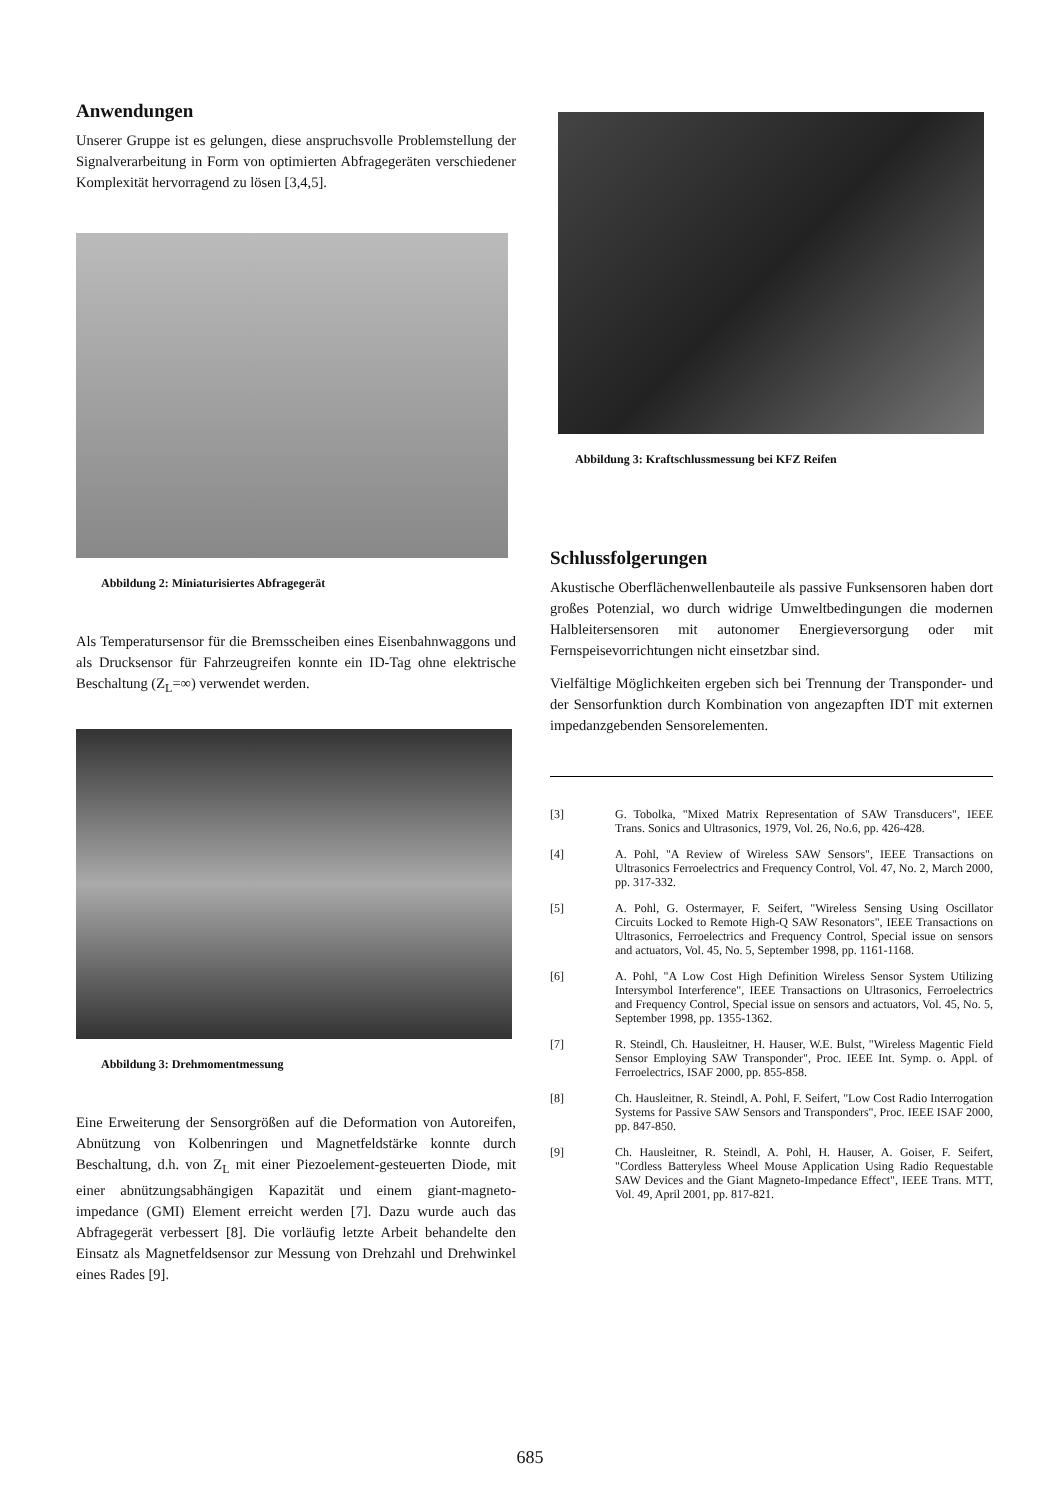Anwendungen
Unserer Gruppe ist es gelungen, diese anspruchsvolle Problemstellung der Signalverarbeitung in Form von optimierten Abfragegeräten verschiedener Komplexität hervorragend zu lösen [3,4,5].
Abbildung 2: Miniaturisiertes Abfragegerät
Als Temperatursensor für die Bremsscheiben eines Eisenbahnwaggons und als Drucksensor für Fahrzeugreifen konnte ein ID-Tag ohne elektrische Beschaltung (Z<sub>L</sub>=∞) verwendet werden.
Abbildung 3: Drehmomentmessung
Eine Erweiterung der Sensorgrößen auf die Deformation von Autoreifen, Abnützung von Kolbenringen und Magnetfeldstärke konnte durch Beschaltung, d.h. von Z<sub>L</sub> mit einer Piezoelement-gesteuerten Diode, mit einer abnützungsabhängigen Kapazität und einem giant-magneto-impedance (GMI) Element erreicht werden [7]. Dazu wurde auch das Abfragegerät verbessert [8]. Die vorläufig letzte Arbeit behandelte den Einsatz als Magnetfeldsensor zur Messung von Drehzahl und Drehwinkel eines Rades [9].
Abbildung 3: Kraftschlussmessung bei KFZ Reifen
Schlussfolgerungen
Akustische Oberflächenwellenbauteile als passive Funksensoren haben dort großes Potenzial, wo durch widrige Umweltbedingungen die modernen Halbleitersensoren mit autonomer Energieversorgung oder mit Fernspeisevorrichtungen nicht einsetzbar sind.
Vielfältige Möglichkeiten ergeben sich bei Trennung der Transponder- und der Sensorfunktion durch Kombination von angezapften IDT mit externen impedanzgebenden Sensorelementen.
[3] G. Tobolka, "Mixed Matrix Representation of SAW Transducers", IEEE Trans. Sonics and Ultrasonics, 1979, Vol. 26, No.6, pp. 426-428.
[4] A. Pohl, "A Review of Wireless SAW Sensors", IEEE Transactions on Ultrasonics Ferroelectrics and Frequency Control, Vol. 47, No. 2, March 2000, pp. 317-332.
[5] A. Pohl, G. Ostermayer, F. Seifert, "Wireless Sensing Using Oscillator Circuits Locked to Remote High-Q SAW Resonators", IEEE Transactions on Ultrasonics, Ferroelectrics and Frequency Control, Special issue on sensors and actuators, Vol. 45, No. 5, September 1998, pp. 1161-1168.
[6] A. Pohl, "A Low Cost High Definition Wireless Sensor System Utilizing Intersymbol Interference", IEEE Transactions on Ultrasonics, Ferroelectrics and Frequency Control, Special issue on sensors and actuators, Vol. 45, No. 5, September 1998, pp. 1355-1362.
[7] R. Steindl, Ch. Hausleitner, H. Hauser, W.E. Bulst, "Wireless Magentic Field Sensor Employing SAW Transponder", Proc. IEEE Int. Symp. o. Appl. of Ferroelectrics, ISAF 2000, pp. 855-858.
[8] Ch. Hausleitner, R. Steindl, A. Pohl, F. Seifert, "Low Cost Radio Interrogation Systems for Passive SAW Sensors and Transponders", Proc. IEEE ISAF 2000, pp. 847-850.
[9] Ch. Hausleitner, R. Steindl, A. Pohl, H. Hauser, A. Goiser, F. Seifert, "Cordless Batteryless Wheel Mouse Application Using Radio Requestable SAW Devices and the Giant Magneto-Impedance Effect", IEEE Trans. MTT, Vol. 49, April 2001, pp. 817-821.
685